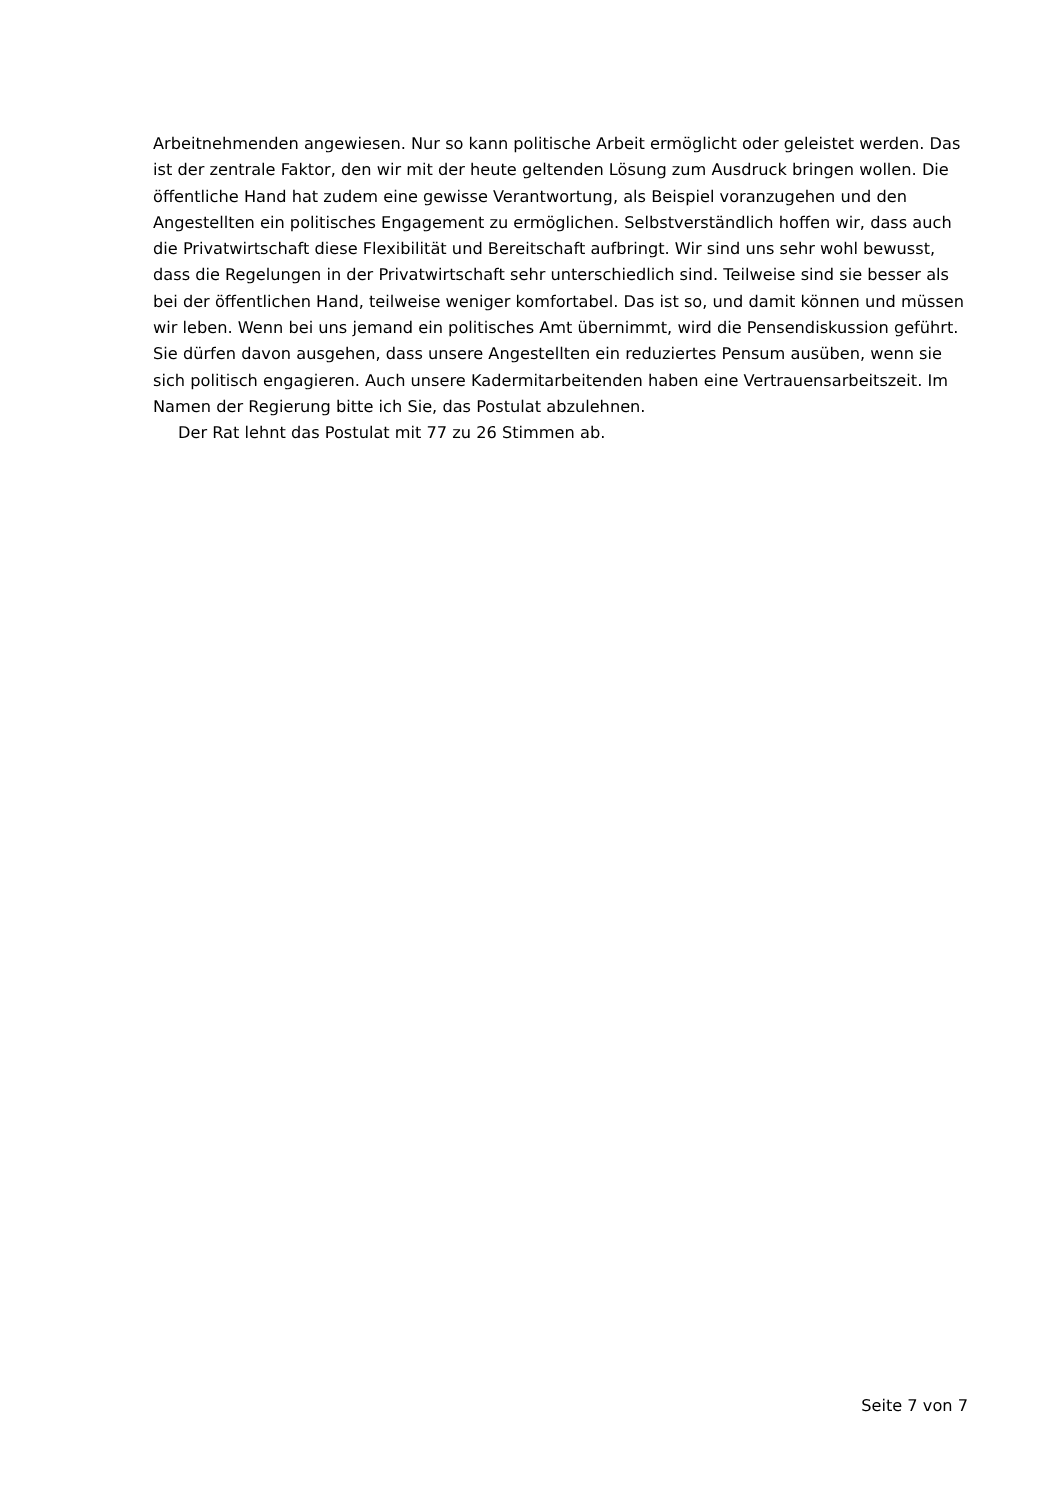Arbeitnehmenden angewiesen. Nur so kann politische Arbeit ermöglicht oder geleistet werden. Das ist der zentrale Faktor, den wir mit der heute geltenden Lösung zum Ausdruck bringen wollen. Die öffentliche Hand hat zudem eine gewisse Verantwortung, als Beispiel voranzugehen und den Angestellten ein politisches Engagement zu ermöglichen. Selbstverständlich hoffen wir, dass auch die Privatwirtschaft diese Flexibilität und Bereitschaft aufbringt. Wir sind uns sehr wohl bewusst, dass die Regelungen in der Privatwirtschaft sehr unterschiedlich sind. Teilweise sind sie besser als bei der öffentlichen Hand, teilweise weniger komfortabel. Das ist so, und damit können und müssen wir leben. Wenn bei uns jemand ein politisches Amt übernimmt, wird die Pensendiskussion geführt. Sie dürfen davon ausgehen, dass unsere Angestellten ein reduziertes Pensum ausüben, wenn sie sich politisch engagieren. Auch unsere Kadermitarbeitenden haben eine Vertrauensarbeitszeit. Im Namen der Regierung bitte ich Sie, das Postulat abzulehnen.
Der Rat lehnt das Postulat mit 77 zu 26 Stimmen ab.
Seite 7 von 7